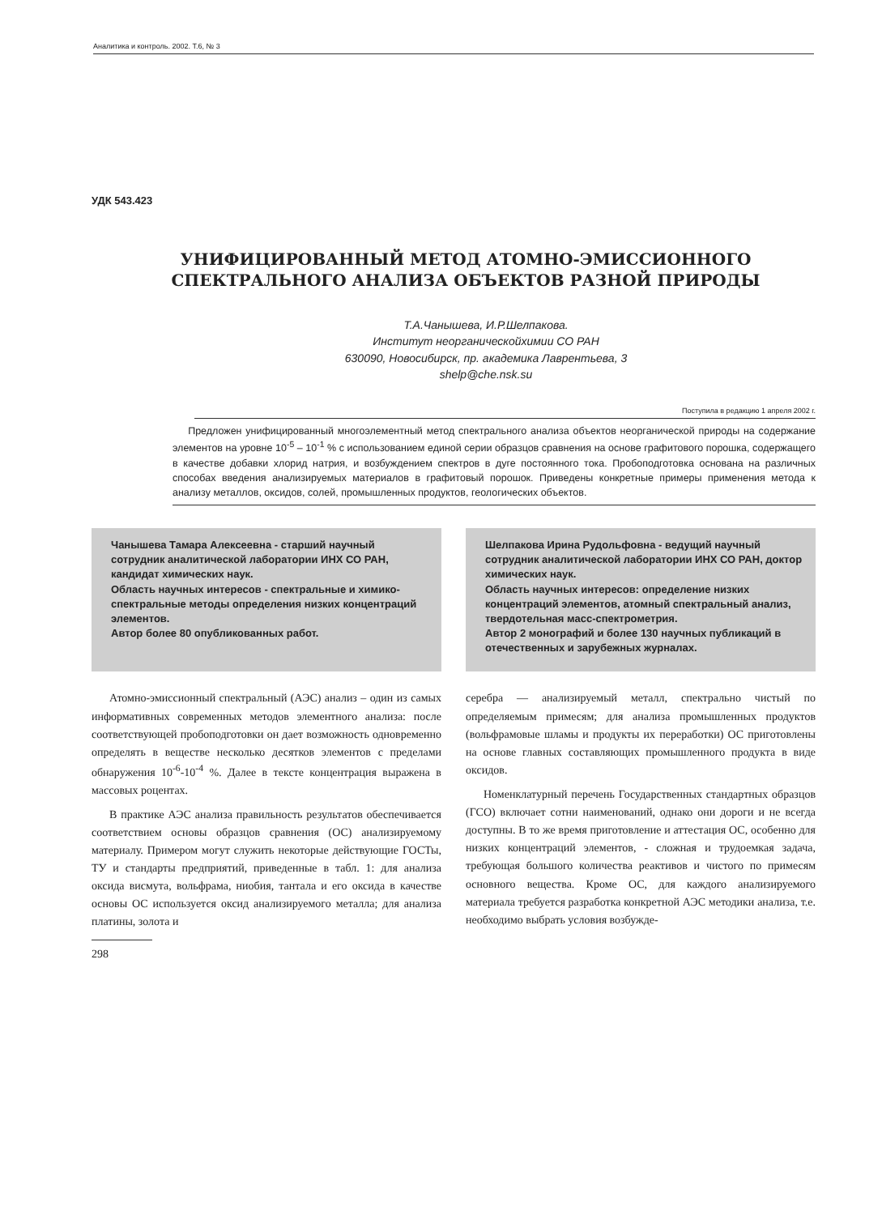Аналитика и контроль. 2002. Т.6, № 3
УДК 543.423
УНИФИЦИРОВАННЫЙ МЕТОД АТОМНО-ЭМИССИОННОГО
СПЕКТРАЛЬНОГО АНАЛИЗА ОБЪЕКТОВ РАЗНОЙ ПРИРОДЫ
Т.А.Чанышева, И.Р.Шелпакова.
Институт неорганическойхимии СО РАН
630090, Новосибирск, пр. академика Лаврентьева, 3
shelp@che.nsk.su
Поступила в редакцию 1 апреля 2002 г.
Предложен унифицированный многоэлементный метод спектрального анализа объектов неорганической природы на содержание элементов на уровне 10<sup>-5</sup> – 10<sup>-1</sup> % с использованием единой серии образцов сравнения на основе графитового порошка, содержащего в качестве добавки хлорид натрия, и возбуждением спектров в дуге постоянного тока. Пробоподготовка основана на различных способах введения анализируемых материалов в графитовый порошок. Приведены конкретные примеры применения метода к анализу металлов, оксидов, солей, промышленных продуктов, геологических объектов.
Чанышева Тамара Алексеевна - старший научный сотрудник аналитической лаборатории ИНХ СО РАН, кандидат химических наук.
Область научных интересов - спектральные и химико-спектральные методы определения низких концентраций элементов.
Автор более 80 опубликованных работ.
Шелпакова Ирина Рудольфовна - ведущий научный сотрудник аналитической лаборатории ИНХ СО РАН, доктор химических наук.
Область научных интересов: определение низких концентраций элементов, атомный спектральный анализ, твердотельная масс-спектрометрия.
Автор 2 монографий и более 130 научных публикаций в отечественных и зарубежных журналах.
Атомно-эмиссионный спектральный (АЭС) анализ – один из самых информативных современных методов элементного анализа: после соответствующей пробоподготовки он дает возможность одновременно определять в веществе несколько десятков элементов с пределами обнаружения 10<sup>-6</sup>-10<sup>-4</sup> %. Далее в тексте концентрация выражена в массовых роцентах.
В практике АЭС анализа правильность результатов обеспечивается соответствием основы образцов сравнения (ОС) анализируемому материалу. Примером могут служить некоторые действующие ГОСТы, ТУ и стандарты предприятий, приведенные в табл. 1: для анализа оксида висмута, вольфрама, ниобия, тантала и его оксида в качестве основы ОС используется оксид анализируемого металла; для анализа платины, золота и
298
серебра — анализируемый металл, спектрально чистый по определяемым примесям; для анализа промышленных продуктов (вольфрамовые шламы и продукты их переработки) ОС приготовлены на основе главных составляющих промышленного продукта в виде оксидов.
Номенклатурный перечень Государственных стандартных образцов (ГСО) включает сотни наименований, однако они дороги и не всегда доступны. В то же время приготовление и аттестация ОС, особенно для низких концентраций элементов, - сложная и трудоемкая задача, требующая большого количества реактивов и чистого по примесям основного вещества. Кроме ОС, для каждого анализируемого материала требуется разработка конкретной АЭС методики анализа, т.е. необходимо выбрать условия возбужде-